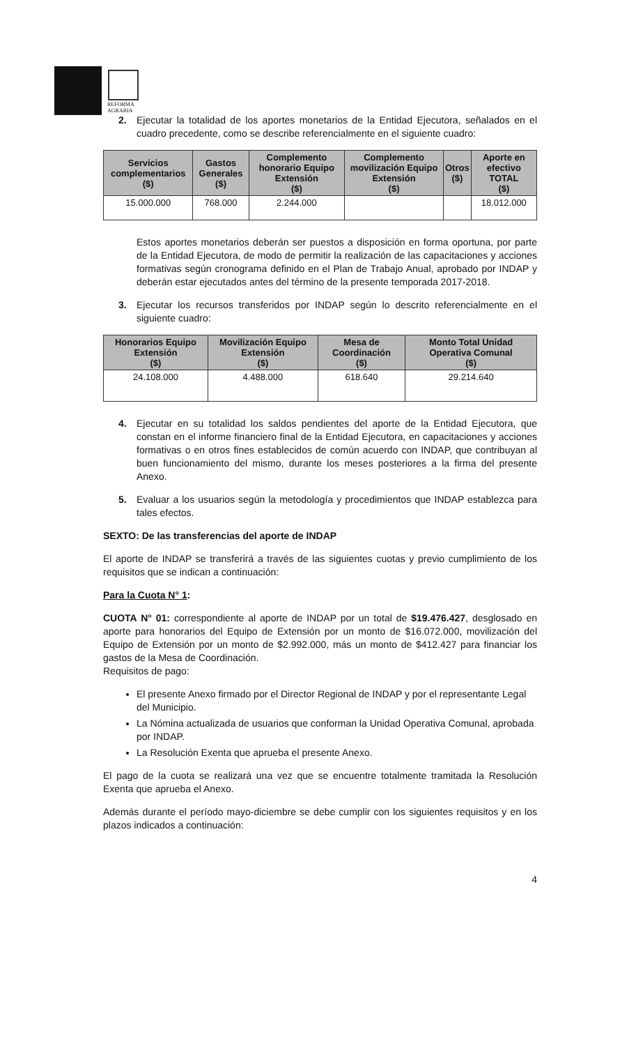REFORMA
AGRARIA
2. Ejecutar la totalidad de los aportes monetarios de la Entidad Ejecutora, señalados en el cuadro precedente, como se describe referencialmente en el siguiente cuadro:
| Servicios complementarios ($) | Gastos Generales ($) | Complemento honorario Equipo Extensión ($) | Complemento movilización Equipo Extensión ($) | Otros ($) | Aporte en efectivo TOTAL ($) |
| --- | --- | --- | --- | --- | --- |
| 15.000.000 | 768.000 | 2.244.000 | | | 18.012.000 |
Estos aportes monetarios deberán ser puestos a disposición en forma oportuna, por parte de la Entidad Ejecutora, de modo de permitir la realización de las capacitaciones y acciones formativas según cronograma definido en el Plan de Trabajo Anual, aprobado por INDAP y deberán estar ejecutados antes del término de la presente temporada 2017-2018.
3. Ejecutar los recursos transferidos por INDAP según lo descrito referencialmente en el siguiente cuadro:
| Honorarios Equipo Extensión ($) | Movilización Equipo Extensión ($) | Mesa de Coordinación ($) | Monto Total Unidad Operativa Comunal ($) |
| --- | --- | --- | --- |
| 24.108.000 | 4.488.000 | 618.640 | 29.214.640 |
4. Ejecutar en su totalidad los saldos pendientes del aporte de la Entidad Ejecutora, que constan en el informe financiero final de la Entidad Ejecutora, en capacitaciones y acciones formativas o en otros fines establecidos de común acuerdo con INDAP, que contribuyan al buen funcionamiento del mismo, durante los meses posteriores a la firma del presente Anexo.
5. Evaluar a los usuarios según la metodología y procedimientos que INDAP establezca para tales efectos.
SEXTO: De las transferencias del aporte de INDAP
El aporte de INDAP se transferirá a través de las siguientes cuotas y previo cumplimiento de los requisitos que se indican a continuación:
Para la Cuota N° 1:
CUOTA N° 01: correspondiente al aporte de INDAP por un total de $19.476.427, desglosado en aporte para honorarios del Equipo de Extensión por un monto de $16.072.000, movilización del Equipo de Extensión por un monto de $2.992.000, más un monto de $412.427 para financiar los gastos de la Mesa de Coordinación.
Requisitos de pago:
El presente Anexo firmado por el Director Regional de INDAP y por el representante Legal del Municipio.
La Nómina actualizada de usuarios que conforman la Unidad Operativa Comunal, aprobada por INDAP.
La Resolución Exenta que aprueba el presente Anexo.
El pago de la cuota se realizará una vez que se encuentre totalmente tramitada la Resolución Exenta que aprueba el Anexo.
Además durante el período mayo-diciembre se debe cumplir con los siguientes requisitos y en los plazos indicados a continuación:
4